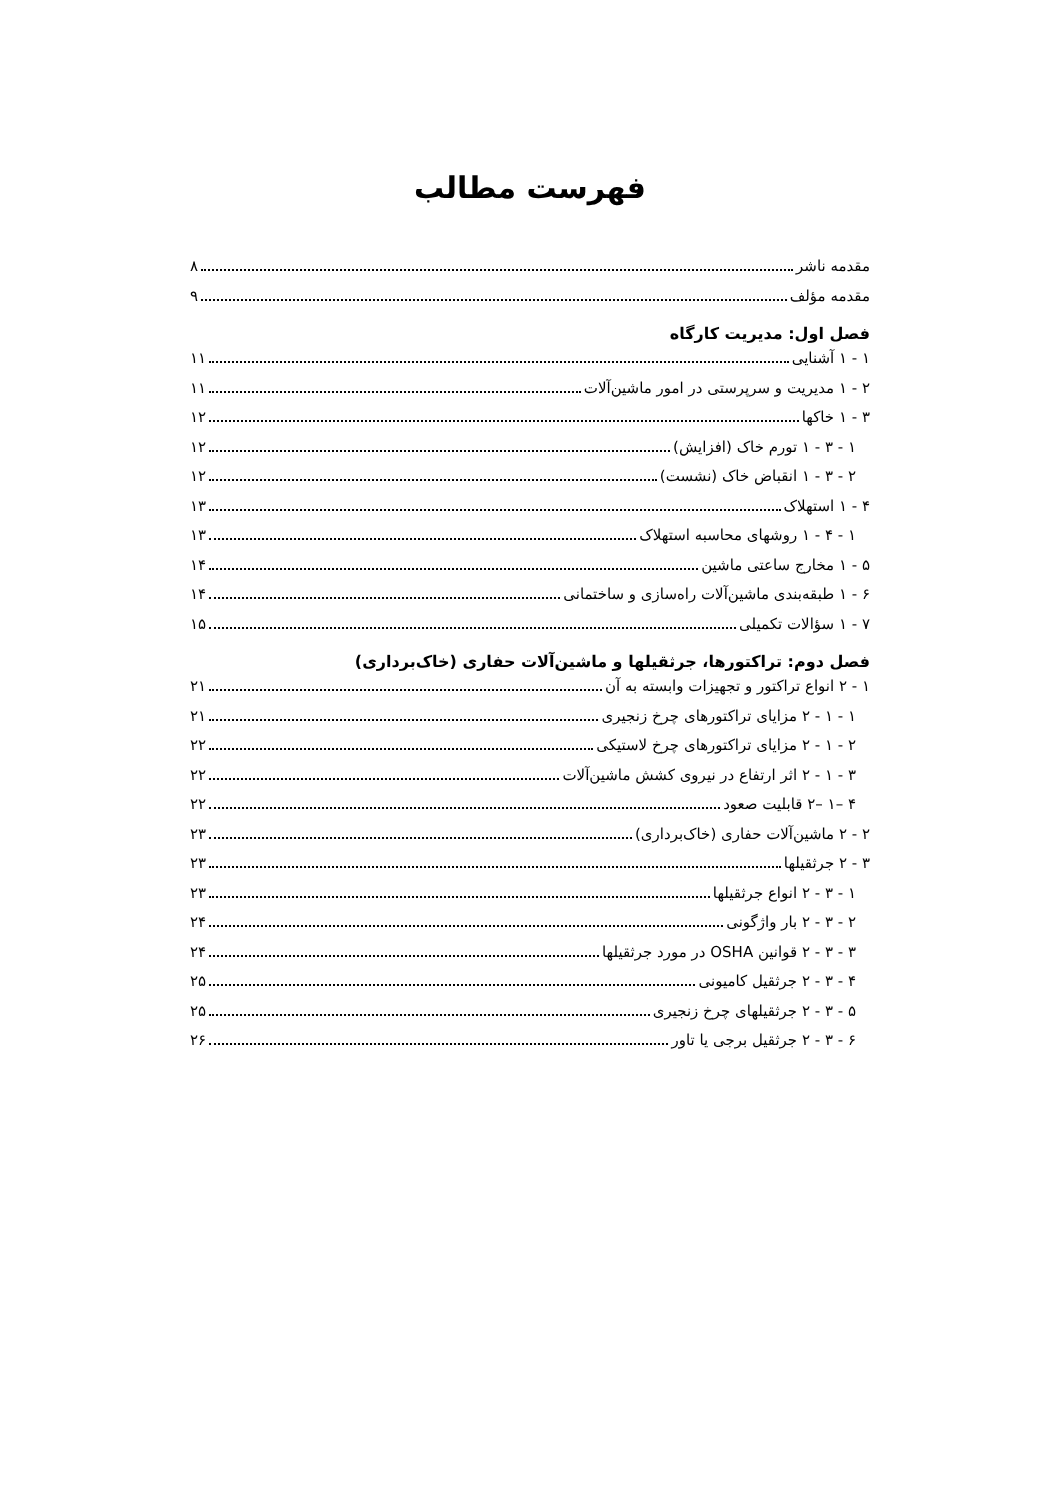فهرست مطالب
مقدمه ناشر ۸
مقدمه مؤلف ۹
فصل اول: مدیریت کارگاه
۱ - ۱ آشنایی ۱۱
۲ - ۱ مدیریت و سرپرستی در امور ماشین‌آلات ۱۱
۳ - ۱ خاکها ۱۲
۱ - ۳ - ۱ تورم خاک (افزایش) ۱۲
۲ - ۳ - ۱ انقباض خاک (نشست) ۱۲
۴ - ۱ استهلاک ۱۳
۱ - ۴ - ۱ روشهای محاسبه استهلاک ۱۳
۵ - ۱ مخارج ساعتی ماشین ۱۴
۶ - ۱ طبقه‌بندی ماشین‌آلات راه‌سازی و ساختمانی ۱۴
۷ - ۱ سؤالات تکمیلی ۱۵
فصل دوم: تراکتورها، جرثقیلها و ماشین‌آلات حفاری (خاک‌برداری)
۱ - ۲ انواع تراکتور و تجهیزات وابسته به آن ۲۱
۱ - ۱ - ۲ مزایای تراکتورهای چرخ زنجیری ۲۱
۲ - ۱ - ۲ مزایای تراکتورهای چرخ لاستیکی ۲۲
۳ - ۱ - ۲ اثر ارتفاع در نیروی کشش ماشین‌آلات ۲۲
۴ –۱ –۲ قابلیت صعود ۲۲
۲ - ۲ ماشین‌آلات حفاری (خاک‌برداری) ۲۳
۳ - ۲ جرثقیلها ۲۳
۱ - ۳ - ۲ انواع جرثقیلها ۲۳
۲ - ۳ - ۲ بار واژگونی ۲۴
۳ - ۳ - ۲ قوانین OSHA در مورد جرثقیلها ۲۴
۴ - ۳ - ۲ جرثقیل کامیونی ۲۵
۵ - ۳ - ۲ جرثقیلهای چرخ زنجیری ۲۵
۶ - ۳ - ۲ جرثقیل برجی یا تاور ۲۶